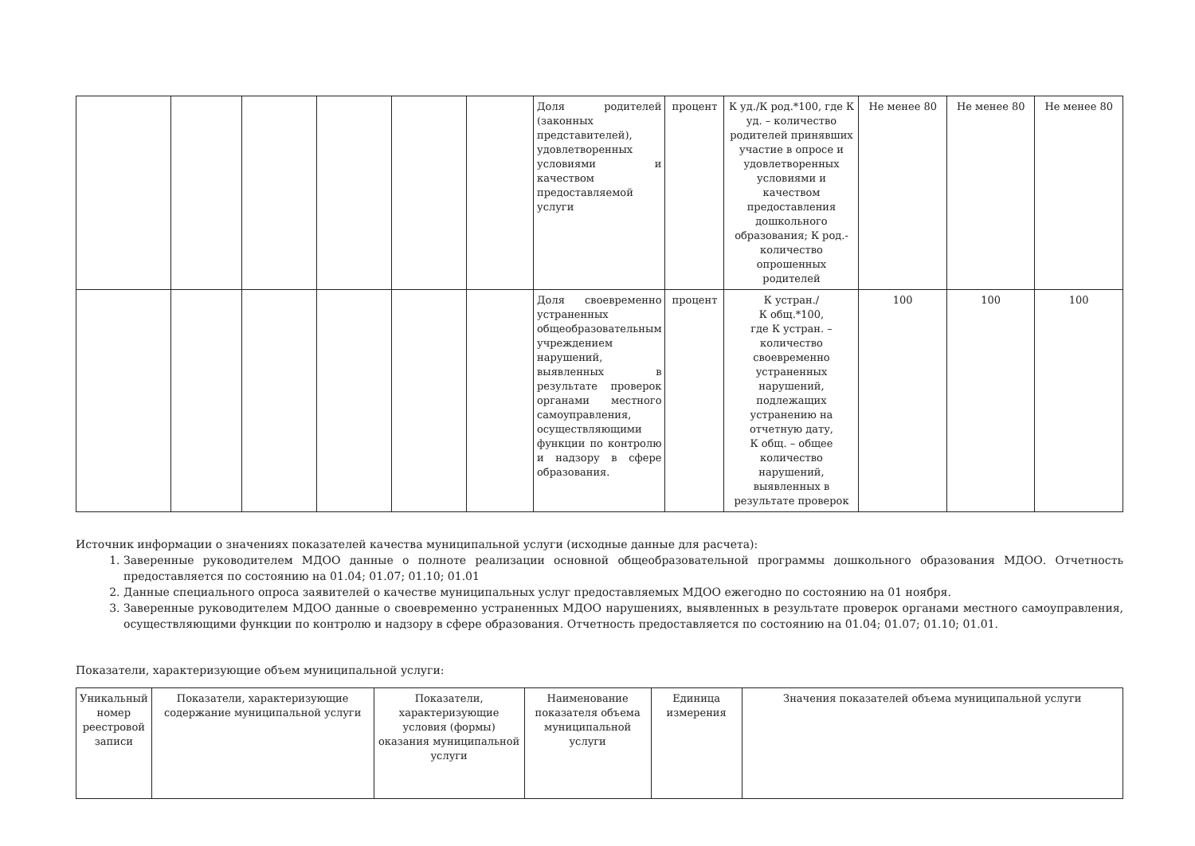| | | | | | | Доля родителей (законных представителей), удовлетворенных условиями и качеством предоставляемой услуги | процент | К уд./К род.*100, где К уд. – количество родителей принявших участие в опросе и удовлетворенных условиями и качеством предоставления дошкольного образования; К род.- количество опрошенных родителей | Не менее 80 | Не менее 80 | Не менее 80 |
| | | | | | | Доля своевременно устраненных общеобразовательным учреждением нарушений, выявленных в результате проверок органами местного самоуправления, осуществляющими функции по контролю и надзору в сфере образования. | процент | К устран./ К общ.*100, где К устран. – количество своевременно устраненных нарушений, подлежащих устранению на отчетную дату, К общ. – общее количество нарушений, выявленных в результате проверок | 100 | 100 | 100 |
Источник информации о значениях показателей качества муниципальной услуги (исходные данные для расчета):
1. Заверенные руководителем МДОО данные о полноте реализации основной общеобразовательной программы дошкольного образования МДОО. Отчетность предоставляется по состоянию на 01.04; 01.07; 01.10; 01.01
2. Данные специального опроса заявителей о качестве муниципальных услуг предоставляемых МДОО ежегодно по состоянию на 01 ноября.
3. Заверенные руководителем МДОО данные о своевременно устраненных МДОО нарушениях, выявленных в результате проверок органами местного самоуправления, осуществляющими функции по контролю и надзору в сфере образования. Отчетность предоставляется по состоянию на 01.04; 01.07; 01.10; 01.01.
Показатели, характеризующие объем муниципальной услуги:
| Уникальный номер реестровой записи | Показатели, характеризующие содержание муниципальной услуги | Показатели, характеризующие условия (формы) оказания муниципальной услуги | Наименование показателя объема муниципальной услуги | Единица измерения | Значения показателей объема муниципальной услуги |
| --- | --- | --- | --- | --- | --- |